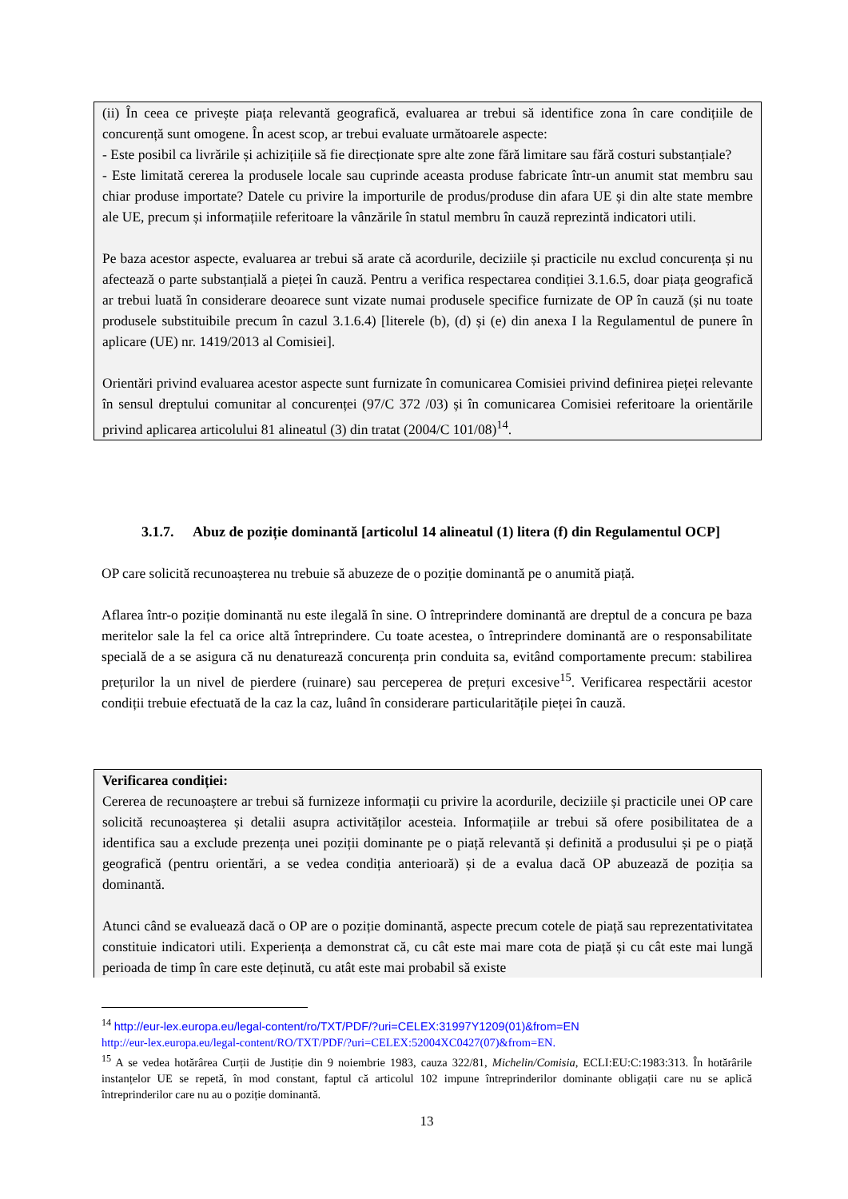(ii) În ceea ce privește piața relevantă geografică, evaluarea ar trebui să identifice zona în care condițiile de concurență sunt omogene. În acest scop, ar trebui evaluate următoarele aspecte:
- Este posibil ca livrările și achizițiile să fie direcționate spre alte zone fără limitare sau fără costuri substanțiale?
- Este limitată cererea la produsele locale sau cuprinde aceasta produse fabricate într-un anumit stat membru sau chiar produse importate? Datele cu privire la importurile de produs/produse din afara UE și din alte state membre ale UE, precum și informațiile referitoare la vânzările în statul membru în cauză reprezintă indicatori utili.
Pe baza acestor aspecte, evaluarea ar trebui să arate că acordurile, deciziile și practicile nu exclud concurența și nu afectează o parte substanțială a pieței în cauză. Pentru a verifica respectarea condiției 3.1.6.5, doar piața geografică ar trebui luată în considerare deoarece sunt vizate numai produsele specifice furnizate de OP în cauză (și nu toate produsele substituibile precum în cazul 3.1.6.4) [literele (b), (d) și (e) din anexa I la Regulamentul de punere în aplicare (UE) nr. 1419/2013 al Comisiei].
Orientări privind evaluarea acestor aspecte sunt furnizate în comunicarea Comisiei privind definirea pieței relevante în sensul dreptului comunitar al concurenței (97/C 372 /03) și în comunicarea Comisiei referitoare la orientările privind aplicarea articolului 81 alineatul (3) din tratat (2004/C 101/08)<sup>14</sup>.
3.1.7. Abuz de poziție dominantă [articolul 14 alineatul (1) litera (f) din Regulamentul OCP]
OP care solicită recunoașterea nu trebuie să abuzeze de o poziție dominantă pe o anumită piață.
Aflarea într-o poziție dominantă nu este ilegală în sine. O întreprindere dominantă are dreptul de a concura pe baza meritelor sale la fel ca orice altă întreprindere. Cu toate acestea, o întreprindere dominantă are o responsabilitate specială de a se asigura că nu denaturează concurența prin conduita sa, evitând comportamente precum: stabilirea prețurilor la un nivel de pierdere (ruinare) sau perceperea de prețuri excesive<sup>15</sup>. Verificarea respectării acestor condiții trebuie efectuată de la caz la caz, luând în considerare particularitățile pieței în cauză.
Verificarea condiției:
Cererea de recunoaștere ar trebui să furnizeze informații cu privire la acordurile, deciziile și practicile unei OP care solicită recunoașterea și detalii asupra activităților acesteia. Informațiile ar trebui să ofere posibilitatea de a identifica sau a exclude prezența unei poziții dominante pe o piață relevantă și definită a produsului și pe o piață geografică (pentru orientări, a se vedea condiția anterioară) și de a evalua dacă OP abuzează de poziția sa dominantă.
Atunci când se evaluează dacă o OP are o poziție dominantă, aspecte precum cotele de piață sau reprezentativitatea constituie indicatori utili. Experiența a demonstrat că, cu cât este mai mare cota de piață și cu cât este mai lungă perioada de timp în care este deținută, cu atât este mai probabil să existe
<sup>14</sup> http://eur-lex.europa.eu/legal-content/ro/TXT/PDF/?uri=CELEX:31997Y1209(01)&from=EN
http://eur-lex.europa.eu/legal-content/RO/TXT/PDF/?uri=CELEX:52004XC0427(07)&from=EN.
<sup>15</sup> A se vedea hotărârea Curții de Justiție din 9 noiembrie 1983, cauza 322/81, Michelin/Comisia, ECLI:EU:C:1983:313. În hotărârile instanțelor UE se repetă, în mod constant, faptul că articolul 102 impune întreprinderilor dominante obligații care nu se aplică întreprinderilor care nu au o poziție dominantă.
13